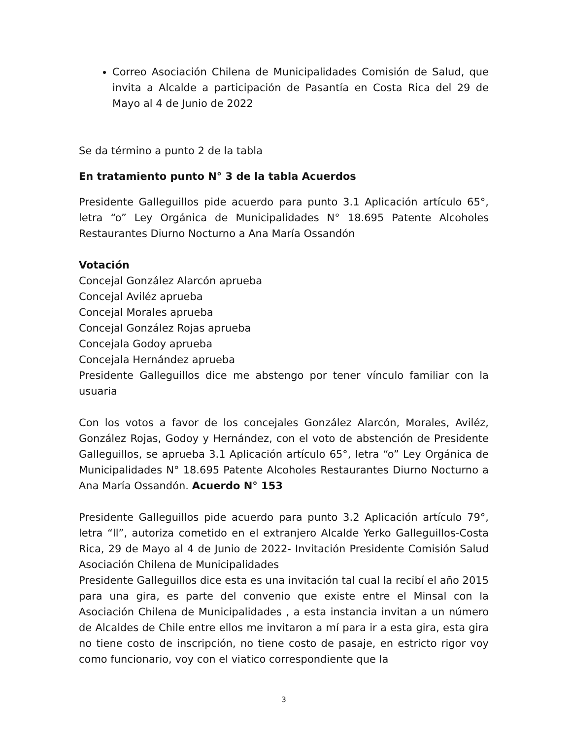Correo Asociación Chilena de Municipalidades Comisión de Salud, que invita a Alcalde a participación de Pasantía en Costa Rica del 29 de Mayo al 4 de Junio de 2022
Se da término a punto 2 de la tabla
En tratamiento punto N° 3 de la tabla Acuerdos
Presidente Galleguillos pide acuerdo para punto 3.1 Aplicación artículo 65°, letra “o” Ley Orgánica de Municipalidades N° 18.695 Patente Alcoholes Restaurantes Diurno Nocturno a Ana María Ossandón
Votación
Concejal González Alarcón aprueba
Concejal Aviléz aprueba
Concejal Morales aprueba
Concejal González Rojas aprueba
Concejala Godoy aprueba
Concejala Hernández aprueba
Presidente Galleguillos dice me abstengo por tener vínculo familiar con la usuaria
Con los votos a favor de los concejales González Alarcón, Morales, Aviléz, González Rojas, Godoy y Hernández, con el voto de abstención de Presidente Galleguillos, se aprueba 3.1 Aplicación artículo 65°, letra “o” Ley Orgánica de Municipalidades N° 18.695 Patente Alcoholes Restaurantes Diurno Nocturno a Ana María Ossandón. Acuerdo N° 153
Presidente Galleguillos pide acuerdo para punto 3.2 Aplicación artículo 79°, letra “ll”, autoriza cometido en el extranjero Alcalde Yerko Galleguillos-Costa Rica, 29 de Mayo al 4 de Junio de 2022- Invitación Presidente Comisión Salud Asociación Chilena de Municipalidades
Presidente Galleguillos dice esta es una invitación tal cual la recibí el año 2015 para una gira, es parte del convenio que existe entre el Minsal con la Asociación Chilena de Municipalidades , a esta instancia invitan a un número de Alcaldes de Chile entre ellos me invitaron a mí para ir a esta gira, esta gira no tiene costo de inscripción, no tiene costo de pasaje, en estricto rigor voy como funcionario, voy con el viatico correspondiente que la
3